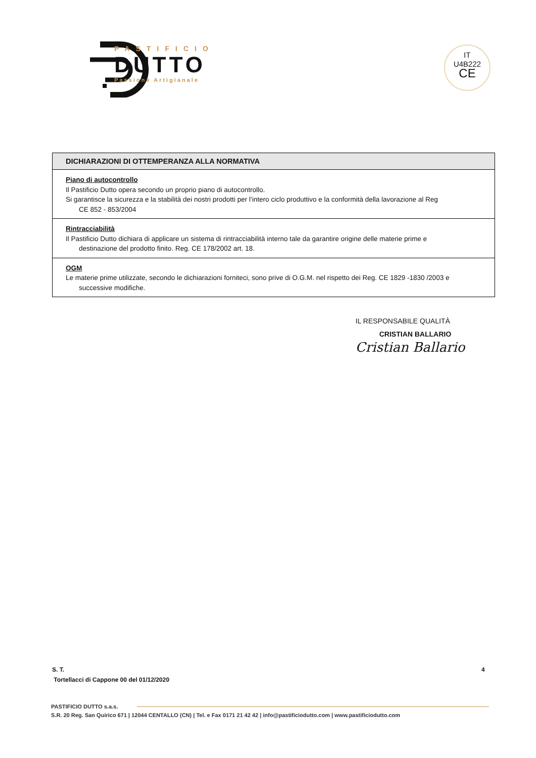PASTIFICIO
DUTTO
Passione Artigianale
IT
U4B222
CE
| DICHIARAZIONI DI OTTEMPERANZA ALLA NORMATIVA |
| --- |
| Piano di autocontrollo Il Pastificio Dutto opera secondo un proprio piano di autocontrollo. Si garantisce la sicurezza e la stabilità dei nostri prodotti per l’intero ciclo produttivo e la conformità della lavorazione al Reg CE 852 - 853/2004 |
| Rintracciabilità Il Pastificio Dutto dichiara di applicare un sistema di rintracciabilità interno tale da garantire origine delle materie prime e destinazione del prodotto finito. Reg. CE 178/2002 art. 18. |
| OGM Le materie prime utilizzate, secondo le dichiarazioni forniteci, sono prive di O.G.M. nel rispetto dei Reg. CE 1829 -1830 /2003 e successive modifiche. |
IL RESPONSABILE QUALITÀ
CRISTIAN BALLARIO
Cristian Ballario
S. T.
Tortellacci di Cappone 00 del 01/12/2020
4
PASTIFICIO DUTTO s.a.s.
S.R. 20 Reg. San Quirico 671 | 12044 CENTALLO (CN) | Tel. e Fax 0171 21 42 42 | info@pastificiodutto.com | www.pastificiodutto.com